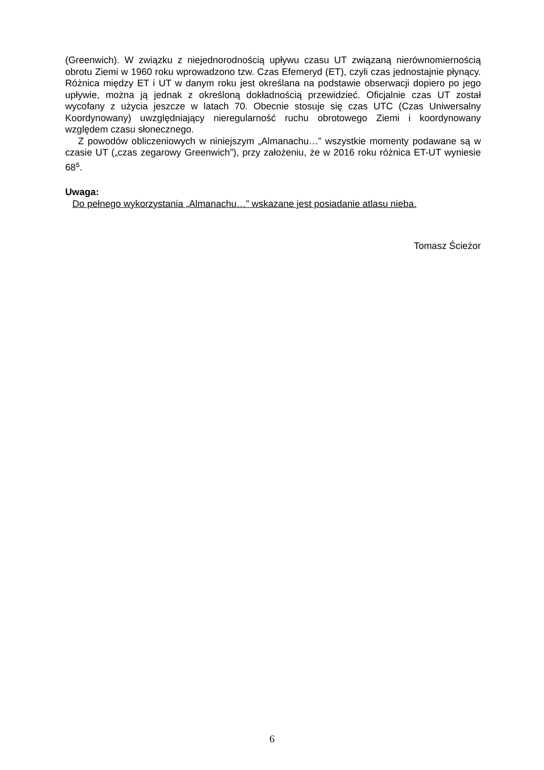(Greenwich). W związku z niejednorodnością upływu czasu UT związaną nierównomiernością obrotu Ziemi w 1960 roku wprowadzono tzw. Czas Efemeryd (ET), czyli czas jednostajnie płynący. Różnica między ET i UT w danym roku jest określana na podstawie obserwacji dopiero po jego upływie, można ją jednak z określoną dokładnością przewidzieć. Oficjalnie czas UT został wycofany z użycia jeszcze w latach 70. Obecnie stosuje się czas UTC (Czas Uniwersalny Koordynowany) uwzględniający nieregularność ruchu obrotowego Ziemi i koordynowany względem czasu słonecznego.
Z powodów obliczeniowych w niniejszym „Almanachu…” wszystkie momenty podawane są w czasie UT („czas zegarowy Greenwich”), przy założeniu, że w 2016 roku różnica ET-UT wyniesie 68<sup>s</sup>.
Uwaga:
Do pełnego wykorzystania „Almanachu…” wskazane jest posiadanie atlasu nieba.
Tomasz Ścieżor
6